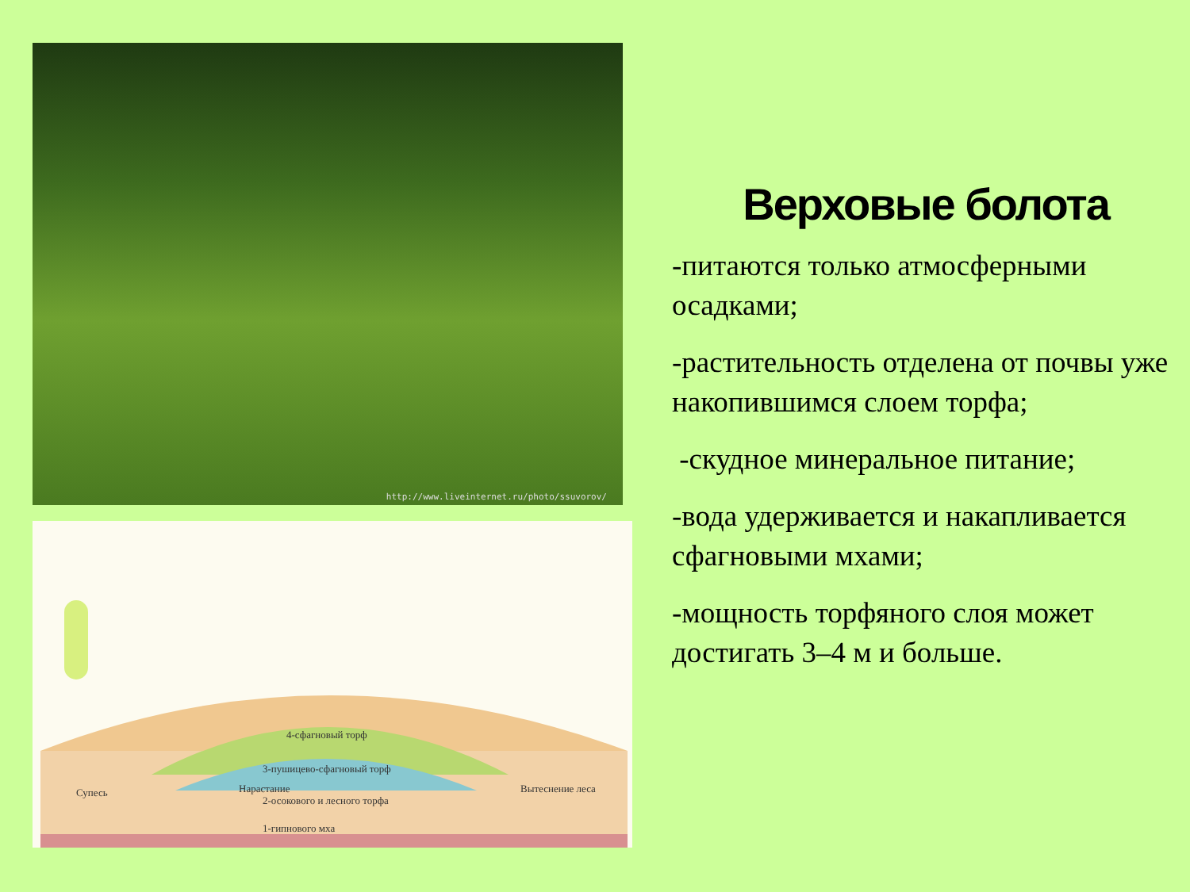http://www.liveinternet.ru/photo/ssuvorov/
4-сфагновый торф
3-пушицево-сфагновый торф
2-осокового и лесного торфа
1-гипнового мха
Супесь Вытеснение леса
Нарастание
Верховые болота
-питаются только атмосферными осадками;
-растительность отделена от почвы уже накопившимся слоем торфа;
-скудное минеральное питание;
-вода удерживается и накапливается сфагновыми мхами;
-мощность торфяного слоя может достигать 3–4 м и больше.